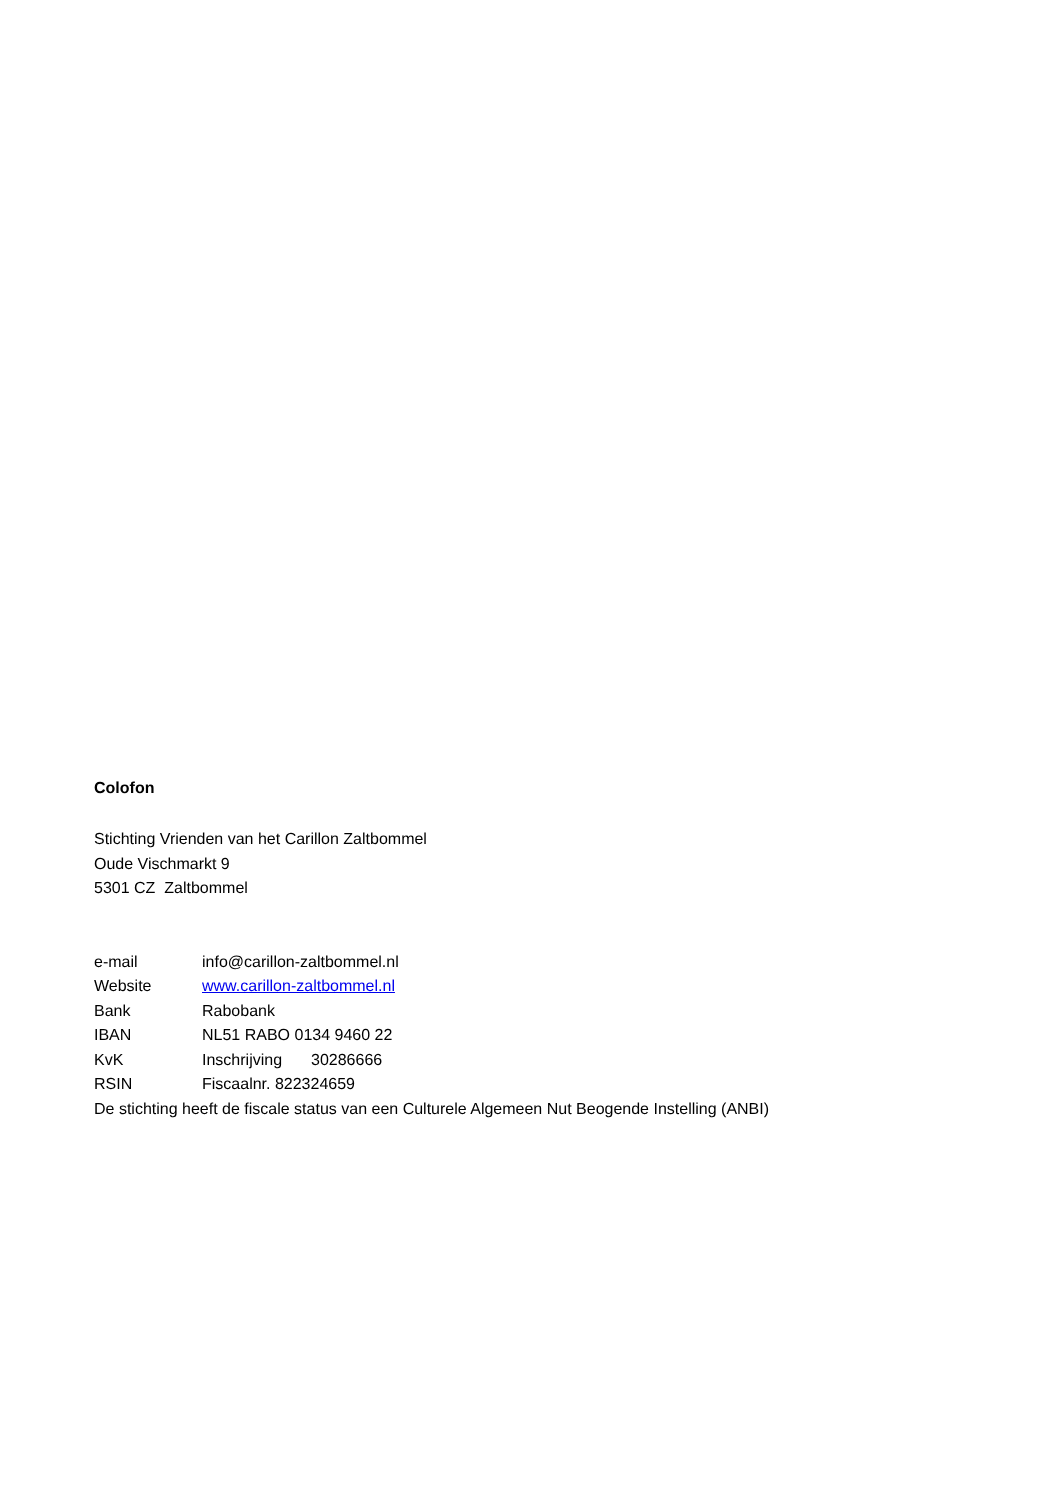Colofon
Stichting Vrienden van het Carillon Zaltbommel
Oude Vischmarkt 9
5301 CZ Zaltbommel
e-mail info@carillon-zaltbommel.nl
Website www.carillon-zaltbommel.nl
Bank Rabobank
IBAN NL51 RABO 0134 9460 22
KvK Inschrijving 30286666
RSIN Fiscaalnr. 822324659
De stichting heeft de fiscale status van een Culturele Algemeen Nut Beogende Instelling (ANBI)